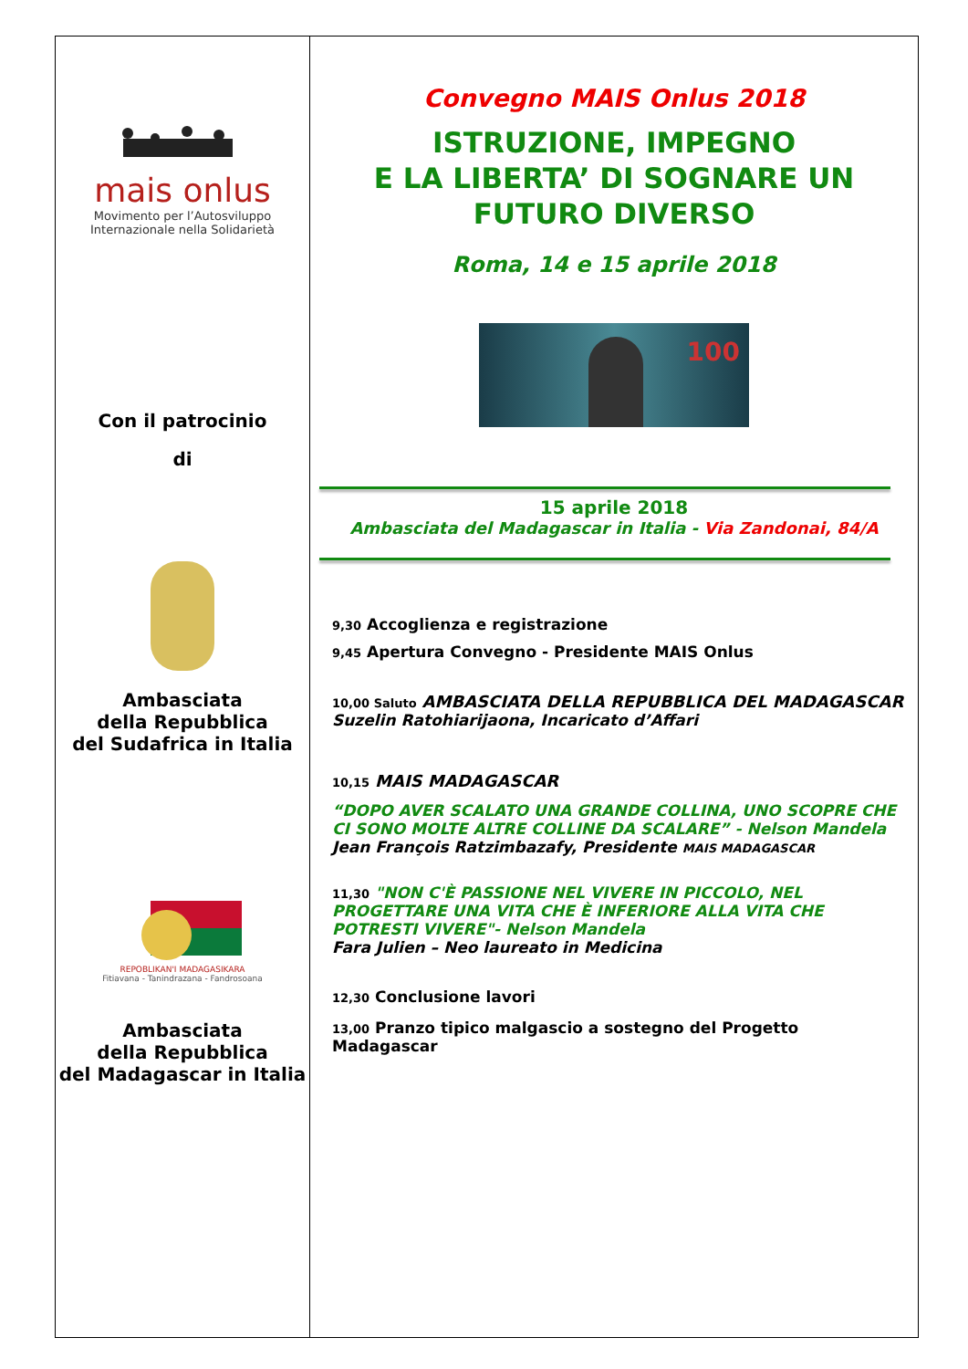mais onlus
Movimento per l’Autosviluppo
Internazionale nella Solidarietà
Con il patrocinio
di
Ambasciata
della Repubblica
del Sudafrica in Italia
REPOBLIKAN'I MADAGASIKARA
Fitiavana - Tanindrazana - Fandrosoana
Ambasciata
della Repubblica
del Madagascar in Italia
Convegno MAIS Onlus 2018
ISTRUZIONE, IMPEGNO
E LA LIBERTA’ DI SOGNARE UN FUTURO DIVERSO
Roma, 14 e 15 aprile 2018
100
15 aprile 2018
Ambasciata del Madagascar in Italia - Via Zandonai, 84/A
9,30 Accoglienza e registrazione
9,45 Apertura Convegno - Presidente MAIS Onlus
10,00 Saluto AMBASCIATA DELLA REPUBBLICA DEL MADAGASCAR
Suzelin Ratohiarijaona, Incaricato d’Affari
10,15 MAIS MADAGASCAR
“DOPO AVER SCALATO UNA GRANDE COLLINA, UNO SCOPRE CHE CI SONO MOLTE ALTRE COLLINE DA SCALARE” - Nelson Mandela
Jean François Ratzimbazafy, Presidente MAIS MADAGASCAR
11,30 "NON C'È PASSIONE NEL VIVERE IN PICCOLO, NEL PROGETTARE UNA VITA CHE È INFERIORE ALLA VITA CHE POTRESTI VIVERE"- Nelson Mandela
Fara Julien – Neo laureato in Medicina
12,30 Conclusione lavori
13,00 Pranzo tipico malgascio a sostegno del Progetto Madagascar